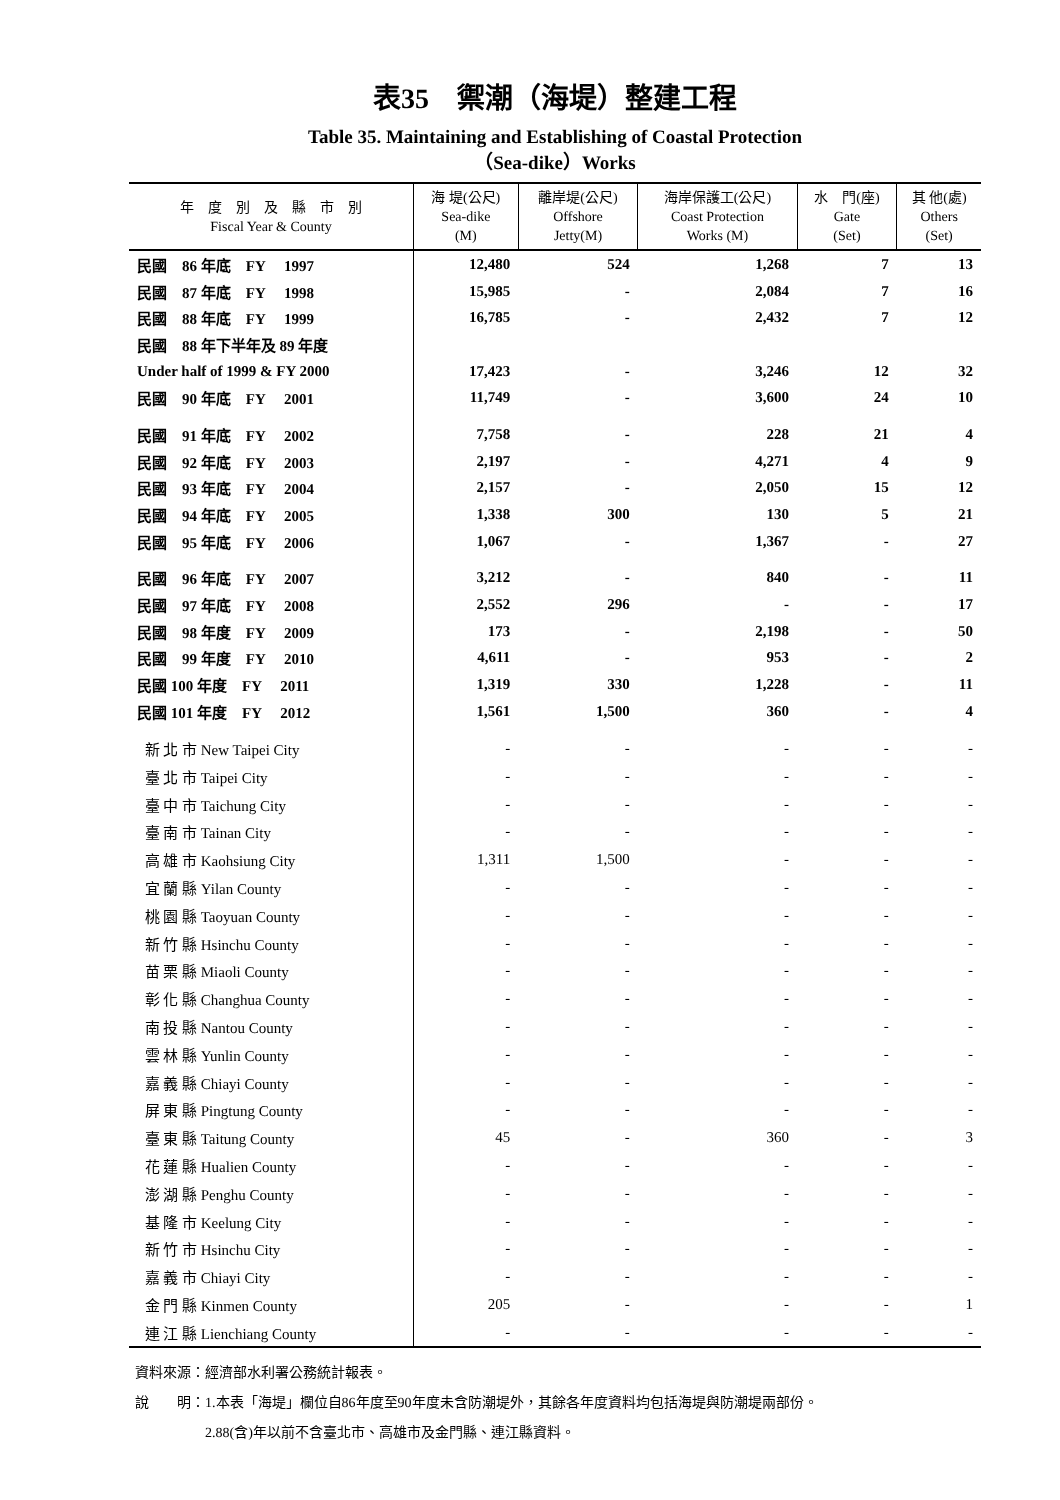表35　禦潮（海堤）整建工程
Table 35. Maintaining and Establishing of Coastal Protection
（Sea-dike）Works
| 年 度 別 及 縣 市 別 Fiscal Year & County | 海 堤(公尺) Sea-dike (M) | 離岸堤(公尺) Offshore Jetty(M) | 海岸保護工(公尺) Coast Protection Works (M) | 水 門(座) Gate (Set) | 其 他(處) Others (Set) |
| --- | --- | --- | --- | --- | --- |
| 民國 86 年底 FY 1997 | 12,480 | 524 | 1,268 | 7 | 13 |
| 民國 87 年底 FY 1998 | 15,985 | - | 2,084 | 7 | 16 |
| 民國 88 年底 FY 1999 | 16,785 | - | 2,432 | 7 | 12 |
| 民國 88 年下半年及 89 年度 | | | | | |
| Under half of 1999 & FY 2000 | 17,423 | - | 3,246 | 12 | 32 |
| 民國 90 年底 FY 2001 | 11,749 | - | 3,600 | 24 | 10 |
| 民國 91 年底 FY 2002 | 7,758 | - | 228 | 21 | 4 |
| 民國 92 年底 FY 2003 | 2,197 | - | 4,271 | 4 | 9 |
| 民國 93 年底 FY 2004 | 2,157 | - | 2,050 | 15 | 12 |
| 民國 94 年底 FY 2005 | 1,338 | 300 | 130 | 5 | 21 |
| 民國 95 年底 FY 2006 | 1,067 | - | 1,367 | - | 27 |
| 民國 96 年底 FY 2007 | 3,212 | - | 840 | - | 11 |
| 民國 97 年底 FY 2008 | 2,552 | 296 | - | - | 17 |
| 民國 98 年度 FY 2009 | 173 | - | 2,198 | - | 50 |
| 民國 99 年度 FY 2010 | 4,611 | - | 953 | - | 2 |
| 民國 100 年度 FY 2011 | 1,319 | 330 | 1,228 | - | 11 |
| 民國 101 年度 FY 2012 | 1,561 | 1,500 | 360 | - | 4 |
| 新 北 市 New Taipei City | - | - | - | - | - |
| 臺 北 市 Taipei City | - | - | - | - | - |
| 臺 中 市 Taichung City | - | - | - | - | - |
| 臺 南 市 Tainan City | - | - | - | - | - |
| 高 雄 市 Kaohsiung City | 1,311 | 1,500 | - | - | - |
| 宜 蘭 縣 Yilan County | - | - | - | - | - |
| 桃 園 縣 Taoyuan County | - | - | - | - | - |
| 新 竹 縣 Hsinchu County | - | - | - | - | - |
| 苗 栗 縣 Miaoli County | - | - | - | - | - |
| 彰 化 縣 Changhua County | - | - | - | - | - |
| 南 投 縣 Nantou County | - | - | - | - | - |
| 雲 林 縣 Yunlin County | - | - | - | - | - |
| 嘉 義 縣 Chiayi County | - | - | - | - | - |
| 屏 東 縣 Pingtung County | - | - | - | - | - |
| 臺 東 縣 Taitung County | 45 | - | 360 | - | 3 |
| 花 蓮 縣 Hualien County | - | - | - | - | - |
| 澎 湖 縣 Penghu County | - | - | - | - | - |
| 基 隆 市 Keelung City | - | - | - | - | - |
| 新 竹 市 Hsinchu City | - | - | - | - | - |
| 嘉 義 市 Chiayi City | - | - | - | - | - |
| 金 門 縣 Kinmen County | 205 | - | - | - | 1 |
| 連 江 縣 Lienchiang County | - | - | - | - | - |
資料來源：經濟部水利署公務統計報表。
說　　明：1.本表「海堤」欄位自86年度至90年度未含防潮堤外，其餘各年度資料均包括海堤與防潮堤兩部份。
　　　　　2.88(含)年以前不含臺北市、高雄市及金門縣、連江縣資料。